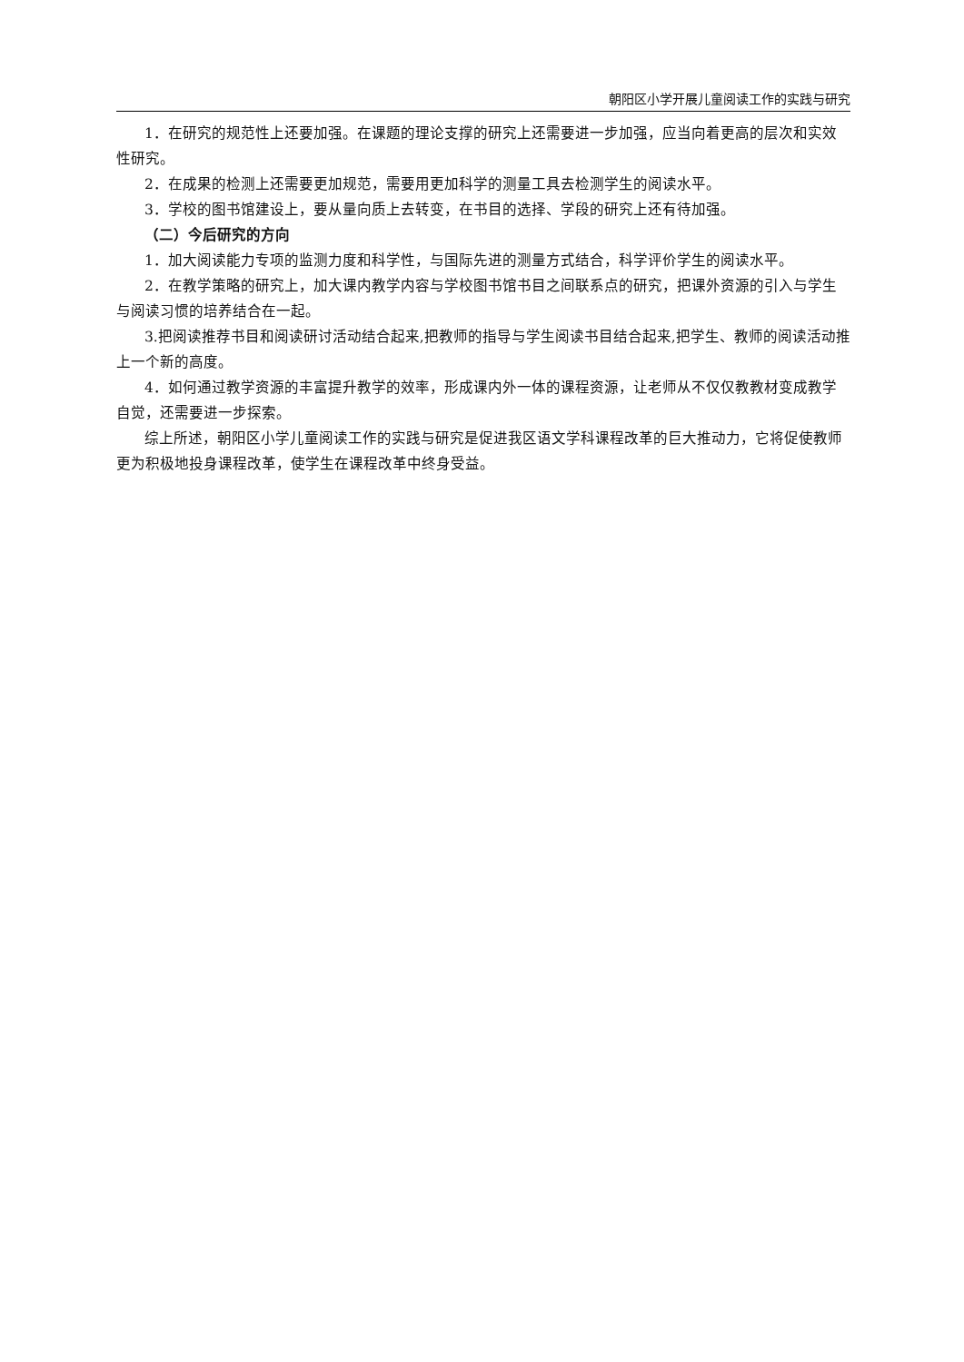朝阳区小学开展儿童阅读工作的实践与研究
1．在研究的规范性上还要加强。在课题的理论支撑的研究上还需要进一步加强，应当向着更高的层次和实效性研究。
2．在成果的检测上还需要更加规范，需要用更加科学的测量工具去检测学生的阅读水平。
3．学校的图书馆建设上，要从量向质上去转变，在书目的选择、学段的研究上还有待加强。
（二）今后研究的方向
1．加大阅读能力专项的监测力度和科学性，与国际先进的测量方式结合，科学评价学生的阅读水平。
2．在教学策略的研究上，加大课内教学内容与学校图书馆书目之间联系点的研究，把课外资源的引入与学生与阅读习惯的培养结合在一起。
3.把阅读推荐书目和阅读研讨活动结合起来,把教师的指导与学生阅读书目结合起来,把学生、教师的阅读活动推上一个新的高度。
4．如何通过教学资源的丰富提升教学的效率，形成课内外一体的课程资源，让老师从不仅仅教教材变成教学自觉，还需要进一步探索。
综上所述，朝阳区小学儿童阅读工作的实践与研究是促进我区语文学科课程改革的巨大推动力，它将促使教师更为积极地投身课程改革，使学生在课程改革中终身受益。